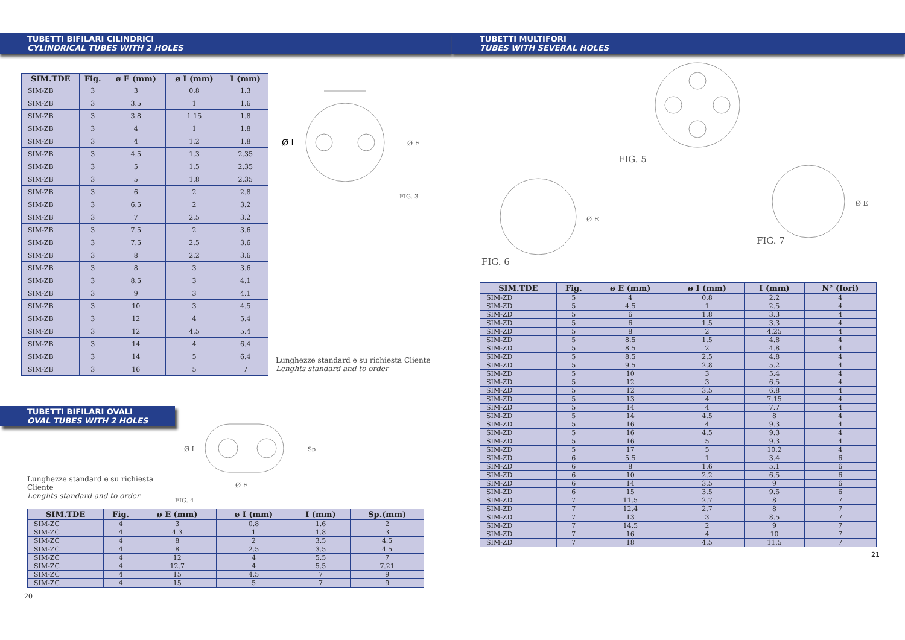TUBETTI BIFILARI CILINDRICI
CYLINDRICAL TUBES WITH 2 HOLES
| SIM.TDE | Fig. | ø E (mm) | ø I (mm) | I (mm) |
| --- | --- | --- | --- | --- |
| SIM-ZB | 3 | 3 | 0.8 | 1.3 |
| SIM-ZB | 3 | 3.5 | 1 | 1.6 |
| SIM-ZB | 3 | 3.8 | 1.15 | 1.8 |
| SIM-ZB | 3 | 4 | 1 | 1.8 |
| SIM-ZB | 3 | 4 | 1.2 | 1.8 |
| SIM-ZB | 3 | 4.5 | 1.3 | 2.35 |
| SIM-ZB | 3 | 5 | 1.5 | 2.35 |
| SIM-ZB | 3 | 5 | 1.8 | 2.35 |
| SIM-ZB | 3 | 6 | 2 | 2.8 |
| SIM-ZB | 3 | 6.5 | 2 | 3.2 |
| SIM-ZB | 3 | 7 | 2.5 | 3.2 |
| SIM-ZB | 3 | 7.5 | 2 | 3.6 |
| SIM-ZB | 3 | 7.5 | 2.5 | 3.6 |
| SIM-ZB | 3 | 8 | 2.2 | 3.6 |
| SIM-ZB | 3 | 8 | 3 | 3.6 |
| SIM-ZB | 3 | 8.5 | 3 | 4.1 |
| SIM-ZB | 3 | 9 | 3 | 4.1 |
| SIM-ZB | 3 | 10 | 3 | 4.5 |
| SIM-ZB | 3 | 12 | 4 | 5.4 |
| SIM-ZB | 3 | 12 | 4.5 | 5.4 |
| SIM-ZB | 3 | 14 | 4 | 6.4 |
| SIM-ZB | 3 | 14 | 5 | 6.4 |
| SIM-ZB | 3 | 16 | 5 | 7 |
Ø I
Ø E
FIG. 3
Lunghezze standard e su richiesta Cliente
Lenghts standard and to order
TUBETTI BIFILARI OVALI
OVAL TUBES WITH 2 HOLES
Lunghezze standard e su richiesta Cliente
Lenghts standard and to order
Ø I
Sp
Ø E
FIG. 4
| SIM.TDE | Fig. | ø E (mm) | ø I (mm) | I (mm) | Sp.(mm) |
| --- | --- | --- | --- | --- | --- |
| SIM-ZC | 4 | 3 | 0.8 | 1.6 | 2 |
| SIM-ZC | 4 | 4.3 | 1 | 1.8 | 3 |
| SIM-ZC | 4 | 8 | 2 | 3.5 | 4.5 |
| SIM-ZC | 4 | 8 | 2.5 | 3.5 | 4.5 |
| SIM-ZC | 4 | 12 | 4 | 5.5 | 7 |
| SIM-ZC | 4 | 12.7 | 4 | 5.5 | 7.21 |
| SIM-ZC | 4 | 15 | 4.5 | 7 | 9 |
| SIM-ZC | 4 | 15 | 5 | 7 | 9 |
20
TUBETTI MULTIFORI
TUBES WITH SEVERAL HOLES
FIG. 5
FIG. 6
Ø E
FIG. 7
Ø E
| SIM.TDE | Fig. | ø E (mm) | ø I (mm) | I (mm) | N° (fori) |
| --- | --- | --- | --- | --- | --- |
| SIM-ZD | 5 | 4 | 0.8 | 2.2 | 4 |
| SIM-ZD | 5 | 4.5 | 1 | 2.5 | 4 |
| SIM-ZD | 5 | 6 | 1.8 | 3.3 | 4 |
| SIM-ZD | 5 | 6 | 1.5 | 3.3 | 4 |
| SIM-ZD | 5 | 8 | 2 | 4.25 | 4 |
| SIM-ZD | 5 | 8.5 | 1.5 | 4.8 | 4 |
| SIM-ZD | 5 | 8.5 | 2 | 4.8 | 4 |
| SIM-ZD | 5 | 8.5 | 2.5 | 4.8 | 4 |
| SIM-ZD | 5 | 9.5 | 2.8 | 5.2 | 4 |
| SIM-ZD | 5 | 10 | 3 | 5.4 | 4 |
| SIM-ZD | 5 | 12 | 3 | 6.5 | 4 |
| SIM-ZD | 5 | 12 | 3.5 | 6.8 | 4 |
| SIM-ZD | 5 | 13 | 4 | 7.15 | 4 |
| SIM-ZD | 5 | 14 | 4 | 7.7 | 4 |
| SIM-ZD | 5 | 14 | 4.5 | 8 | 4 |
| SIM-ZD | 5 | 16 | 4 | 9.3 | 4 |
| SIM-ZD | 5 | 16 | 4.5 | 9.3 | 4 |
| SIM-ZD | 5 | 16 | 5 | 9.3 | 4 |
| SIM-ZD | 5 | 17 | 5 | 10.2 | 4 |
| SIM-ZD | 6 | 5.5 | 1 | 3.4 | 6 |
| SIM-ZD | 6 | 8 | 1.6 | 5.1 | 6 |
| SIM-ZD | 6 | 10 | 2.2 | 6.5 | 6 |
| SIM-ZD | 6 | 14 | 3.5 | 9 | 6 |
| SIM-ZD | 6 | 15 | 3.5 | 9.5 | 6 |
| SIM-ZD | 7 | 11.5 | 2.7 | 8 | 7 |
| SIM-ZD | 7 | 12.4 | 2.7 | 8 | 7 |
| SIM-ZD | 7 | 13 | 3 | 8.5 | 7 |
| SIM-ZD | 7 | 14.5 | 2 | 9 | 7 |
| SIM-ZD | 7 | 16 | 4 | 10 | 7 |
| SIM-ZD | 7 | 18 | 4.5 | 11.5 | 7 |
21